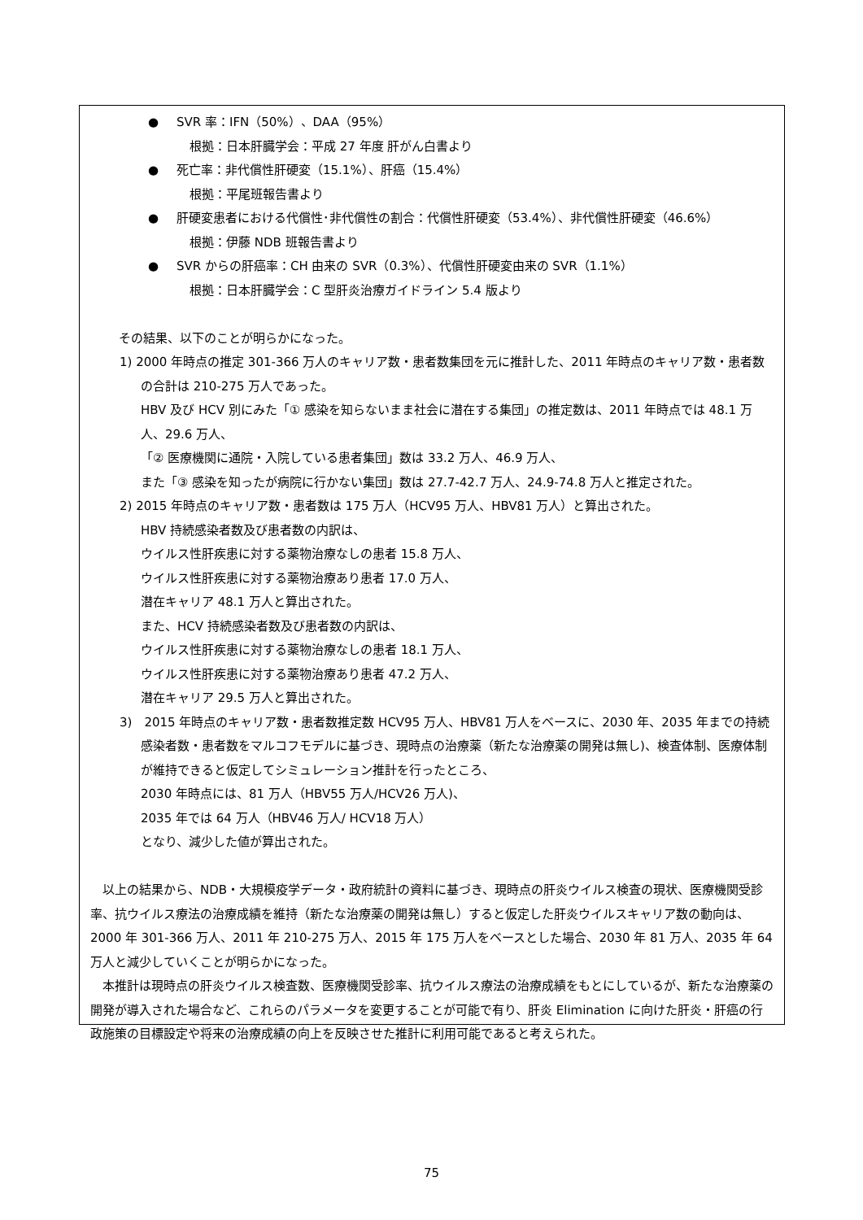● SVR 率：IFN（50%）、DAA（95%）
根拠：日本肝臓学会：平成 27 年度 肝がん白書より
● 死亡率：非代償性肝硬変（15.1%）、肝癌（15.4%）
根拠：平尾班報告書より
● 肝硬変患者における代償性･非代償性の割合：代償性肝硬変（53.4%）、非代償性肝硬変（46.6%）
根拠：伊藤 NDB 班報告書より
● SVR からの肝癌率：CH 由来の SVR（0.3%）、代償性肝硬変由来の SVR（1.1%）
根拠：日本肝臓学会：C 型肝炎治療ガイドライン 5.4 版より
その結果、以下のことが明らかになった。
1) 2000 年時点の推定 301-366 万人のキャリア数・患者数集団を元に推計した、2011 年時点のキャリア数・患者数の合計は 210-275 万人であった。
HBV 及び HCV 別にみた「① 感染を知らないまま社会に潜在する集団」の推定数は、2011 年時点では 48.1 万人、29.6 万人、
「② 医療機関に通院・入院している患者集団」数は 33.2 万人、46.9 万人、
また「③ 感染を知ったが病院に行かない集団」数は 27.7-42.7 万人、24.9-74.8 万人と推定された。
2) 2015 年時点のキャリア数・患者数は 175 万人（HCV95 万人、HBV81 万人）と算出された。
HBV 持続感染者数及び患者数の内訳は、
ウイルス性肝疾患に対する薬物治療なしの患者 15.8 万人、
ウイルス性肝疾患に対する薬物治療あり患者 17.0 万人、
潜在キャリア 48.1 万人と算出された。
また、HCV 持続感染者数及び患者数の内訳は、
ウイルス性肝疾患に対する薬物治療なしの患者 18.1 万人、
ウイルス性肝疾患に対する薬物治療あり患者 47.2 万人、
潜在キャリア 29.5 万人と算出された。
3)　2015 年時点のキャリア数・患者数推定数 HCV95 万人、HBV81 万人をベースに、2030 年、2035 年までの持続感染者数・患者数をマルコフモデルに基づき、現時点の治療薬（新たな治療薬の開発は無し)、検査体制、医療体制が維持できると仮定してシミュレーション推計を行ったところ、
2030 年時点には、81 万人（HBV55 万人/HCV26 万人)、
2035 年では 64 万人（HBV46 万人/ HCV18 万人）
となり、減少した値が算出された。
以上の結果から、NDB・大規模疫学データ・政府統計の資料に基づき、現時点の肝炎ウイルス検査の現状、医療機関受診率、抗ウイルス療法の治療成績を維持（新たな治療薬の開発は無し）すると仮定した肝炎ウイルスキャリア数の動向は、2000 年 301-366 万人、2011 年 210-275 万人、2015 年 175 万人をベースとした場合、2030 年 81 万人、2035 年 64 万人と減少していくことが明らかになった。
本推計は現時点の肝炎ウイルス検査数、医療機関受診率、抗ウイルス療法の治療成績をもとにしているが、新たな治療薬の開発が導入された場合など、これらのパラメータを変更することが可能で有り、肝炎 Elimination に向けた肝炎・肝癌の行政施策の目標設定や将来の治療成績の向上を反映させた推計に利用可能であると考えられた。
75